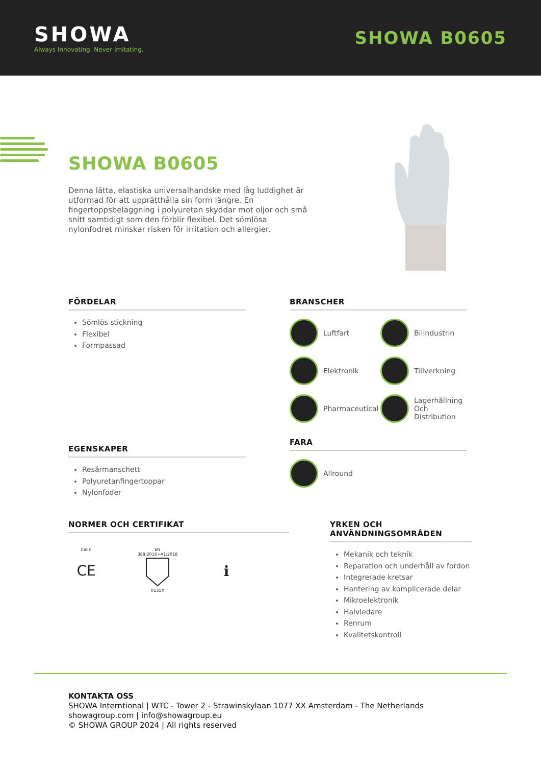SHOWA
Always Innovating. Never Imitating.
SHOWA B0605
SHOWA B0605
Denna lätta, elastiska universalhandske med låg luddighet är utformad för att upprätthålla sin form längre. En fingertoppsbeläggning i polyuretan skyddar mot oljor och små snitt samtidigt som den förblir flexibel. Det sömlösa nylonfodret minskar risken för irritation och allergier.
FÖRDELAR
Sömlös stickning
Flexibel
Formpassad
BRANSCHER
Luftfart
Bilindustrin
Elektronik
Tillverkning
Pharmaceutical
Lagerhållning Och Distribution
EGENSKAPER
Resårmanschett
Polyuretanfingertoppar
Nylonfoder
FARA
Allround
NORMER OCH CERTIFIKAT
Cat II
CE
EN 388:2016+A1:2018
0131X
ℹ
YRKEN OCH ANVÄNDNINGSOMRÅDEN
Mekanik och teknik
Reparation och underhåll av fordon
Integrerade kretsar
Hantering av komplicerade delar
Mikroelektronik
Halvledare
Renrum
Kvalitetskontroll
KONTAKTA OSS
SHOWA Interntional | WTC - Tower 2 - Strawinskylaan 1077 XX Amsterdam - The Netherlands
showagroup.com | info@showagroup.eu
© SHOWA GROUP 2024 | All rights reserved